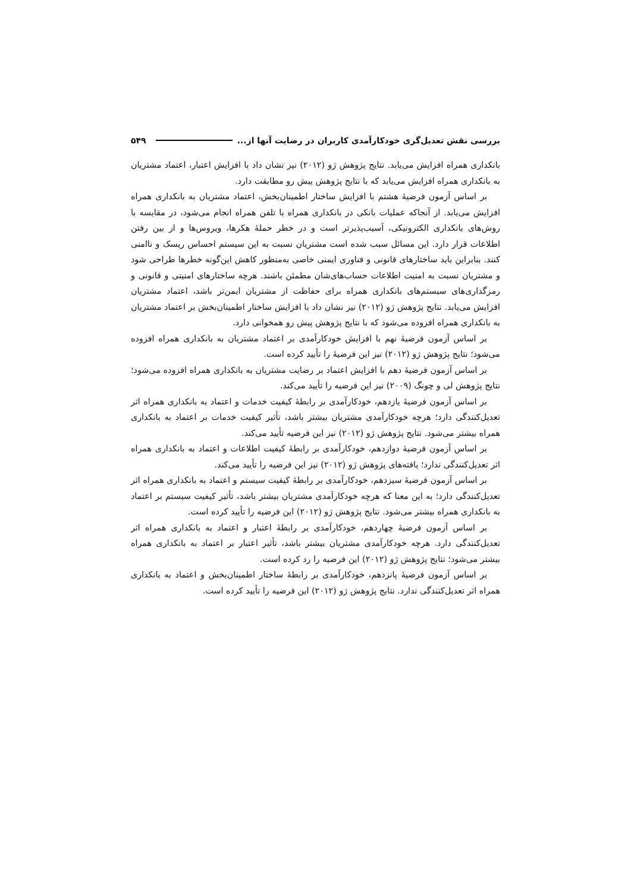بررسی نقش تعدیل‌گری خودکارآمدی کاربران در رضایت آنها از... ۵۴۹
بانکداری همراه افزایش می‌یابد. نتایج پژوهش ژو (۲۰۱۲) نیز نشان داد با افزایش اعتبار، اعتماد مشتریان به بانکداری همراه افزایش می‌یابد که با نتایج پژوهش پیش رو مطابقت دارد.
بر اساس آزمون فرضیهٔ هشتم با افزایش ساختار اطمینان‌بخش، اعتماد مشتریان به بانکداری همراه افزایش می‌یابد. از آنجاکه عملیات بانکی در بانکداری همراه با تلفن همراه انجام می‌شود، در مقایسه با روش‌های بانکداری الکترونیکی، آسیب‌پذیرتر است و در خطر حملهٔ هکرها، ویروس‌ها و از بین رفتن اطلاعات قرار دارد. این مسائل سبب شده است مشتریان نسبت به این سیستم احساس ریسک و ناامنی کنند. بنابراین باید ساختارهای قانونی و فناوری ایمنی خاصی به‌منظور کاهش این‌گونه خطرها طراحی شود و مشتریان نسبت به امنیت اطلاعات حساب‌های‌شان مطمئن باشند. هرچه ساختارهای امنیتی و قانونی و رمزگذاری‌های سیستم‌های بانکداری همراه برای حفاظت از مشتریان ایمن‌تر باشد، اعتماد مشتریان افزایش می‌یابد. نتایج پژوهش ژو (۲۰۱۲) نیز نشان داد با افزایش ساختار اطمینان‌بخش بر اعتماد مشتریان به بانکداری همراه افزوده می‌شود که با نتایج پژوهش پیش رو همخوانی دارد.
بر اساس آزمون فرضیهٔ نهم با افزایش خودکارآمدی بر اعتماد مشتریان به بانکداری همراه افزوده می‌شود؛ نتایج پژوهش ژو (۲۰۱۲) نیز این فرضیهٔ را تأیید کرده است.
بر اساس آزمون فرضیهٔ دهم با افزایش اعتماد بر رضایت مشتریان به بانکداری همراه افزوده می‌شود؛ نتایج پژوهش لی و چونگ (۲۰۰۹) نیز این فرضیه را تأیید می‌کند.
بر اساس آزمون فرضیهٔ یازدهم، خودکارآمدی بر رابطهٔ کیفیت خدمات و اعتماد به بانکداری همراه اثر تعدیل‌کنندگی دارد؛ هرچه خودکارآمدی مشتریان بیشتر باشد، تأثیر کیفیت خدمات بر اعتماد به بانکداری همراه بیشتر می‌شود. نتایج پژوهش ژو (۲۰۱۲) نیز این فرضیه تأیید می‌کند.
بر اساس آزمون فرضیهٔ دوازدهم، خودکارآمدی بر رابطهٔ کیفیت اطلاعات و اعتماد به بانکداری همراه اثر تعدیل‌کنندگی ندارد؛ یافته‌های پژوهش ژو (۲۰۱۲) نیز این فرضیه را تأیید می‌کند.
بر اساس آزمون فرضیهٔ سیزدهم، خودکارآمدی بر رابطهٔ کیفیت سیستم و اعتماد به بانکداری همراه اثر تعدیل‌کنندگی دارد؛ به این معنا که هرچه خودکارآمدی مشتریان بیشتر باشد، تأثیر کیفیت سیستم بر اعتماد به بانکداری همراه بیشتر می‌شود. نتایج پژوهش ژو (۲۰۱۲) این فرضیه را تأیید کرده است.
بر اساس آزمون فرضیهٔ چهاردهم، خودکارآمدی بر رابطهٔ اعتبار و اعتماد به بانکداری همراه اثر تعدیل‌کنندگی دارد. هرچه خودکارآمدی مشتریان بیشتر باشد، تأثیر اعتبار بر اعتماد به بانکداری همراه بیشتر می‌شود؛ نتایج پژوهش ژو (۲۰۱۲) این فرضیه را رد کرده است.
بر اساس آزمون فرضیهٔ پانزدهم، خودکارآمدی بر رابطهٔ ساختار اطمینان‌بخش و اعتماد به بانکداری همراه اثر تعدیل‌کنندگی ندارد. نتایج پژوهش ژو (۲۰۱۲) این فرضیه را تأیید کرده است.